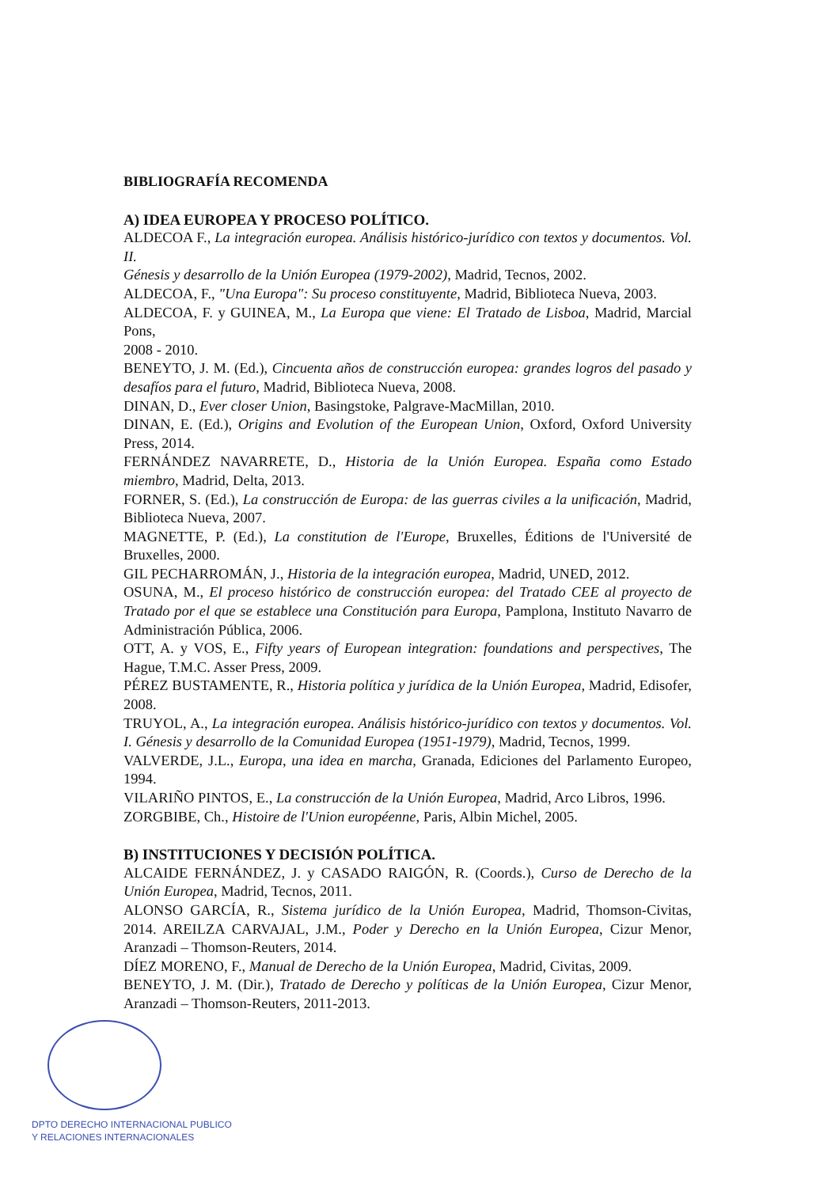BIBLIOGRAFÍA RECOMENDA
A) IDEA EUROPEA Y PROCESO POLÍTICO.
ALDECOA F., La integración europea. Análisis histórico-jurídico con textos y documentos. Vol. II.
Génesis y desarrollo de la Unión Europea (1979-2002), Madrid, Tecnos, 2002.
ALDECOA, F., "Una Europa": Su proceso constituyente, Madrid, Biblioteca Nueva, 2003.
ALDECOA, F. y GUINEA, M., La Europa que viene: El Tratado de Lisboa, Madrid, Marcial Pons,
2008 - 2010.
BENEYTO, J. M. (Ed.), Cincuenta años de construcción europea: grandes logros del pasado y desafíos para el futuro, Madrid, Biblioteca Nueva, 2008.
DINAN, D., Ever closer Union, Basingstoke, Palgrave-MacMillan, 2010.
DINAN, E. (Ed.), Origins and Evolution of the European Union, Oxford, Oxford University Press, 2014.
FERNÁNDEZ NAVARRETE, D., Historia de la Unión Europea. España como Estado miembro, Madrid, Delta, 2013.
FORNER, S. (Ed.), La construcción de Europa: de las guerras civiles a la unificación, Madrid, Biblioteca Nueva, 2007.
MAGNETTE, P. (Ed.), La constitution de l'Europe, Bruxelles, Éditions de l'Université de Bruxelles, 2000.
GIL PECHARROMÁN, J., Historia de la integración europea, Madrid, UNED, 2012.
OSUNA, M., El proceso histórico de construcción europea: del Tratado CEE al proyecto de Tratado por el que se establece una Constitución para Europa, Pamplona, Instituto Navarro de Administración Pública, 2006.
OTT, A. y VOS, E., Fifty years of European integration: foundations and perspectives, The Hague, T.M.C. Asser Press, 2009.
PÉREZ BUSTAMENTE, R., Historia política y jurídica de la Unión Europea, Madrid, Edisofer, 2008.
TRUYOL, A., La integración europea. Análisis histórico-jurídico con textos y documentos. Vol. I. Génesis y desarrollo de la Comunidad Europea (1951-1979), Madrid, Tecnos, 1999.
VALVERDE, J.L., Europa, una idea en marcha, Granada, Ediciones del Parlamento Europeo, 1994.
VILARIÑO PINTOS, E., La construcción de la Unión Europea, Madrid, Arco Libros, 1996.
ZORGBIBE, Ch., Histoire de l'Union européenne, Paris, Albin Michel, 2005.
B) INSTITUCIONES Y DECISIÓN POLÍTICA.
ALCAIDE FERNÁNDEZ, J. y CASADO RAIGÓN, R. (Coords.), Curso de Derecho de la Unión Europea, Madrid, Tecnos, 2011.
ALONSO GARCÍA, R., Sistema jurídico de la Unión Europea, Madrid, Thomson-Civitas, 2014. AREILZA CARVAJAL, J.M., Poder y Derecho en la Unión Europea, Cizur Menor, Aranzadi – Thomson-Reuters, 2014.
DÍEZ MORENO, F., Manual de Derecho de la Unión Europea, Madrid, Civitas, 2009.
BENEYTO, J. M. (Dir.), Tratado de Derecho y políticas de la Unión Europea, Cizur Menor, Aranzadi – Thomson-Reuters, 2011-2013.
DPTO DERECHO INTERNACIONAL PUBLICO
Y RELACIONES INTERNACIONALES